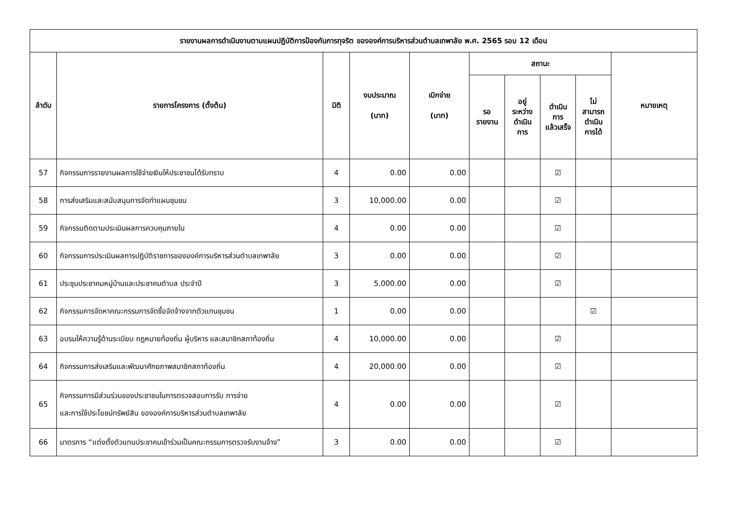| รายงานผลการดำเนินงานตามแผนปฏิบัติการป้องกันการทุจริต ขององค์การบริหารส่วนตำบลเทพาลัย พ.ศ. 2565 รอบ 12 เดือน | | | | | | | | | |
| --- | --- | --- | --- | --- | --- | --- | --- | --- | --- |
| ลำดับ | รายการโครงการ (ตั้งต้น) | มิติ | งบประมาณ (บาท) | เบิกจ่าย (บาท) | สถานะ | | | | หมายเหตุ |
| | | | | | รอ รายงาน | อยู่ ระหว่าง ดำเนิน การ | ดำเนิน การ แล้วเสร็จ | ไม่ สามารถ ดำเนิน การได้ | |
| 57 | กิจกรรมการรายงานผลการใช้จ่ายเงินให้ประชาชนได้รับทราบ | 4 | 0.00 | 0.00 | | | ☑ | | |
| 58 | การส่งเสริมและสนับสนุนการจัดทำแผนชุมชน | 3 | 10,000.00 | 0.00 | | | ☑ | | |
| 59 | กิจกรรมติดตามประเมินผลการควบคุมภายใน | 4 | 0.00 | 0.00 | | | ☑ | | |
| 60 | กิจกรรมการประเมินผลการปฏิบัติราชการขององค์การบริหารส่วนตำบลเทพาลัย | 3 | 0.00 | 0.00 | | | ☑ | | |
| 61 | ประชุมประชาคมหมู่บ้านและประชาคมตำบล ประจำปี | 3 | 5,000.00 | 0.00 | | | ☑ | | |
| 62 | กิจกรรมการจัดหาคณะกรรมการจัดซื้อจัดจ้างจากตัวแทนชุมชน | 1 | 0.00 | 0.00 | | | | ☑ | |
| 63 | อบรมให้ความรู้ด้านระเบียบ กฎหมายท้องถิ่น ผู้บริหาร และสมาชิกสภาท้องถิ่น | 4 | 10,000.00 | 0.00 | | | ☑ | | |
| 64 | กิจกรรมการส่งเสริมและพัฒนาศักยภาพสมาชิกสภาท้องถิ่น | 4 | 20,000.00 | 0.00 | | | ☑ | | |
| 65 | กิจกรรมการมีส่วนร่วมของประชาชนในการตรวจสอบการรับ การจ่าย และการใช้ประโยชน์ทรัพย์สิน ขององค์การบริหารส่วนตำบลเทพาลัย | 4 | 0.00 | 0.00 | | | ☑ | | |
| 66 | มาตรการ “แต่งตั้งตัวแทนประชาคมเข้าร่วมเป็นคณะกรรมการตรวจรับงานจ้าง” | 3 | 0.00 | 0.00 | | | ☑ | | |